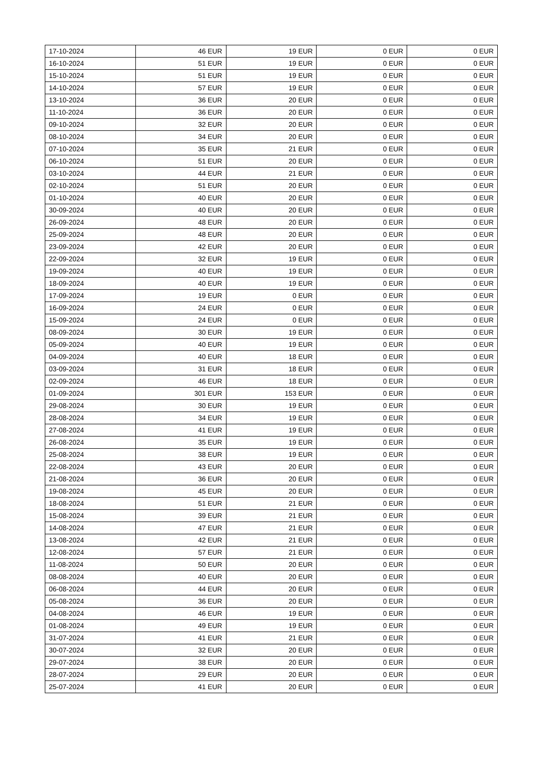| 17-10-2024 | 46 EUR | 19 EUR | 0 EUR | 0 EUR |
| 16-10-2024 | 51 EUR | 19 EUR | 0 EUR | 0 EUR |
| 15-10-2024 | 51 EUR | 19 EUR | 0 EUR | 0 EUR |
| 14-10-2024 | 57 EUR | 19 EUR | 0 EUR | 0 EUR |
| 13-10-2024 | 36 EUR | 20 EUR | 0 EUR | 0 EUR |
| 11-10-2024 | 36 EUR | 20 EUR | 0 EUR | 0 EUR |
| 09-10-2024 | 32 EUR | 20 EUR | 0 EUR | 0 EUR |
| 08-10-2024 | 34 EUR | 20 EUR | 0 EUR | 0 EUR |
| 07-10-2024 | 35 EUR | 21 EUR | 0 EUR | 0 EUR |
| 06-10-2024 | 51 EUR | 20 EUR | 0 EUR | 0 EUR |
| 03-10-2024 | 44 EUR | 21 EUR | 0 EUR | 0 EUR |
| 02-10-2024 | 51 EUR | 20 EUR | 0 EUR | 0 EUR |
| 01-10-2024 | 40 EUR | 20 EUR | 0 EUR | 0 EUR |
| 30-09-2024 | 40 EUR | 20 EUR | 0 EUR | 0 EUR |
| 26-09-2024 | 48 EUR | 20 EUR | 0 EUR | 0 EUR |
| 25-09-2024 | 48 EUR | 20 EUR | 0 EUR | 0 EUR |
| 23-09-2024 | 42 EUR | 20 EUR | 0 EUR | 0 EUR |
| 22-09-2024 | 32 EUR | 19 EUR | 0 EUR | 0 EUR |
| 19-09-2024 | 40 EUR | 19 EUR | 0 EUR | 0 EUR |
| 18-09-2024 | 40 EUR | 19 EUR | 0 EUR | 0 EUR |
| 17-09-2024 | 19 EUR | 0 EUR | 0 EUR | 0 EUR |
| 16-09-2024 | 24 EUR | 0 EUR | 0 EUR | 0 EUR |
| 15-09-2024 | 24 EUR | 0 EUR | 0 EUR | 0 EUR |
| 08-09-2024 | 30 EUR | 19 EUR | 0 EUR | 0 EUR |
| 05-09-2024 | 40 EUR | 19 EUR | 0 EUR | 0 EUR |
| 04-09-2024 | 40 EUR | 18 EUR | 0 EUR | 0 EUR |
| 03-09-2024 | 31 EUR | 18 EUR | 0 EUR | 0 EUR |
| 02-09-2024 | 46 EUR | 18 EUR | 0 EUR | 0 EUR |
| 01-09-2024 | 301 EUR | 153 EUR | 0 EUR | 0 EUR |
| 29-08-2024 | 30 EUR | 19 EUR | 0 EUR | 0 EUR |
| 28-08-2024 | 34 EUR | 19 EUR | 0 EUR | 0 EUR |
| 27-08-2024 | 41 EUR | 19 EUR | 0 EUR | 0 EUR |
| 26-08-2024 | 35 EUR | 19 EUR | 0 EUR | 0 EUR |
| 25-08-2024 | 38 EUR | 19 EUR | 0 EUR | 0 EUR |
| 22-08-2024 | 43 EUR | 20 EUR | 0 EUR | 0 EUR |
| 21-08-2024 | 36 EUR | 20 EUR | 0 EUR | 0 EUR |
| 19-08-2024 | 45 EUR | 20 EUR | 0 EUR | 0 EUR |
| 18-08-2024 | 51 EUR | 21 EUR | 0 EUR | 0 EUR |
| 15-08-2024 | 39 EUR | 21 EUR | 0 EUR | 0 EUR |
| 14-08-2024 | 47 EUR | 21 EUR | 0 EUR | 0 EUR |
| 13-08-2024 | 42 EUR | 21 EUR | 0 EUR | 0 EUR |
| 12-08-2024 | 57 EUR | 21 EUR | 0 EUR | 0 EUR |
| 11-08-2024 | 50 EUR | 20 EUR | 0 EUR | 0 EUR |
| 08-08-2024 | 40 EUR | 20 EUR | 0 EUR | 0 EUR |
| 06-08-2024 | 44 EUR | 20 EUR | 0 EUR | 0 EUR |
| 05-08-2024 | 36 EUR | 20 EUR | 0 EUR | 0 EUR |
| 04-08-2024 | 46 EUR | 19 EUR | 0 EUR | 0 EUR |
| 01-08-2024 | 49 EUR | 19 EUR | 0 EUR | 0 EUR |
| 31-07-2024 | 41 EUR | 21 EUR | 0 EUR | 0 EUR |
| 30-07-2024 | 32 EUR | 20 EUR | 0 EUR | 0 EUR |
| 29-07-2024 | 38 EUR | 20 EUR | 0 EUR | 0 EUR |
| 28-07-2024 | 29 EUR | 20 EUR | 0 EUR | 0 EUR |
| 25-07-2024 | 41 EUR | 20 EUR | 0 EUR | 0 EUR |